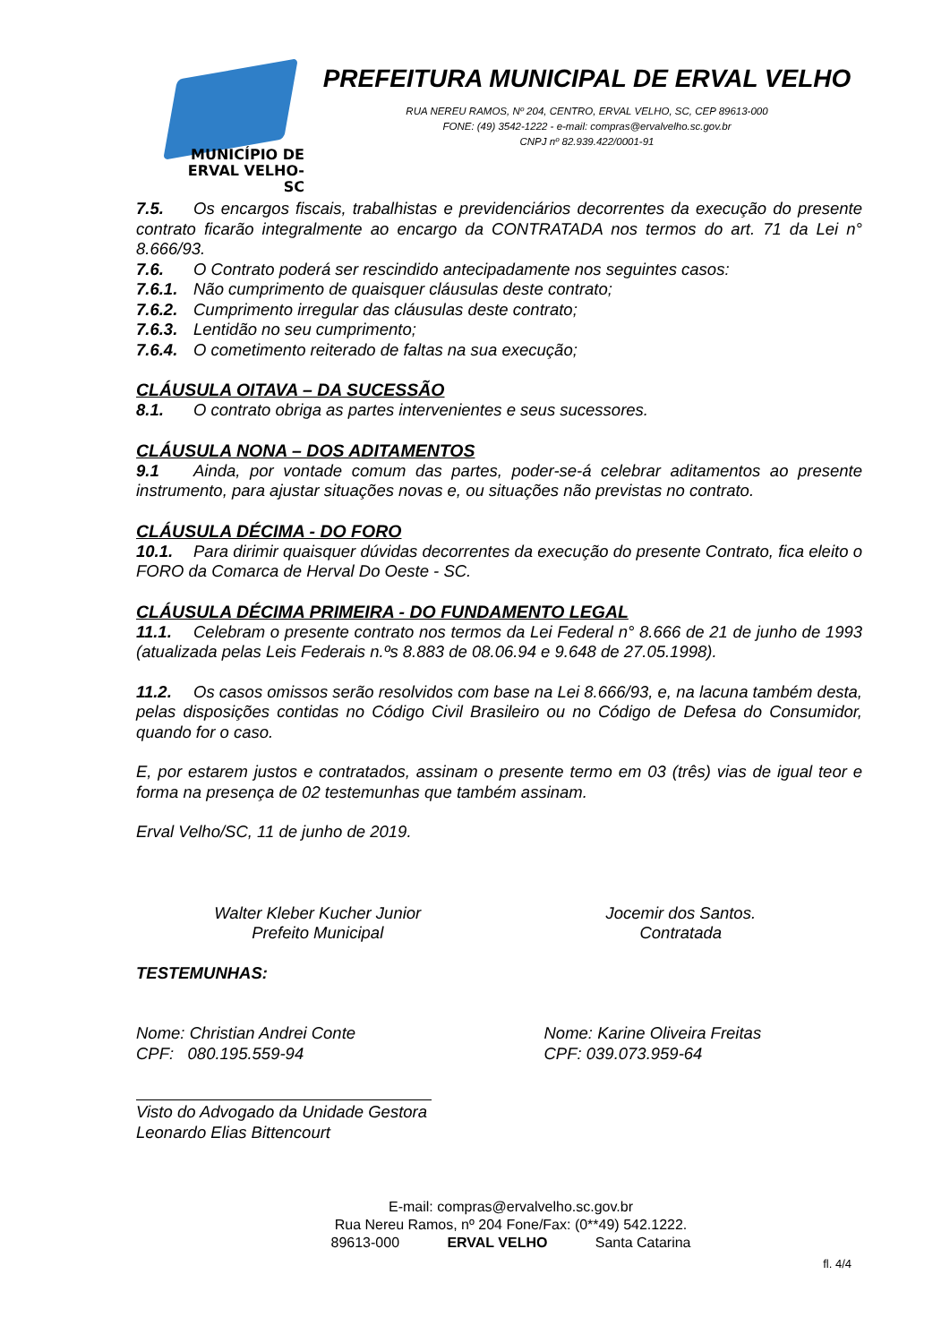MUNICÍPIO DE
ERVAL VELHO-SC
PREFEITURA MUNICIPAL DE ERVAL VELHO
RUA NEREU RAMOS, Nº 204, CENTRO, ERVAL VELHO, SC, CEP 89613-000
FONE: (49) 3542-1222 - e-mail: compras@ervalvelho.sc.gov.br
CNPJ nº 82.939.422/0001-91
7.5. Os encargos fiscais, trabalhistas e previdenciários decorrentes da execução do presente contrato ficarão integralmente ao encargo da CONTRATADA nos termos do art. 71 da Lei n° 8.666/93.
7.6. O Contrato poderá ser rescindido antecipadamente nos seguintes casos:
7.6.1. Não cumprimento de quaisquer cláusulas deste contrato;
7.6.2. Cumprimento irregular das cláusulas deste contrato;
7.6.3. Lentidão no seu cumprimento;
7.6.4. O cometimento reiterado de faltas na sua execução;
CLÁUSULA OITAVA – DA SUCESSÃO
8.1. O contrato obriga as partes intervenientes e seus sucessores.
CLÁUSULA NONA – DOS ADITAMENTOS
9.1 Ainda, por vontade comum das partes, poder-se-á celebrar aditamentos ao presente instrumento, para ajustar situações novas e, ou situações não previstas no contrato.
CLÁUSULA DÉCIMA - DO FORO
10.1. Para dirimir quaisquer dúvidas decorrentes da execução do presente Contrato, fica eleito o FORO da Comarca de Herval Do Oeste - SC.
CLÁUSULA DÉCIMA PRIMEIRA - DO FUNDAMENTO LEGAL
11.1. Celebram o presente contrato nos termos da Lei Federal n° 8.666 de 21 de junho de 1993 (atualizada pelas Leis Federais n.ºs 8.883 de 08.06.94 e 9.648 de 27.05.1998).
11.2. Os casos omissos serão resolvidos com base na Lei 8.666/93, e, na lacuna também desta, pelas disposições contidas no Código Civil Brasileiro ou no Código de Defesa do Consumidor, quando for o caso.
E, por estarem justos e contratados, assinam o presente termo em 03 (três) vias de igual teor e forma na presença de 02 testemunhas que também assinam.
Erval Velho/SC, 11 de junho de 2019.
Walter Kleber Kucher Junior
Prefeito Municipal
Jocemir dos Santos.
Contratada
TESTEMUNHAS:
Nome: Christian Andrei Conte
CPF: 080.195.559-94
Nome: Karine Oliveira Freitas
CPF: 039.073.959-64
Visto do Advogado da Unidade Gestora
Leonardo Elias Bittencourt
E-mail: compras@ervalvelho.sc.gov.br
Rua Nereu Ramos, nº 204 Fone/Fax: (0**49) 542.1222.
89613-000 ERVAL VELHO Santa Catarina
fl. 4/4